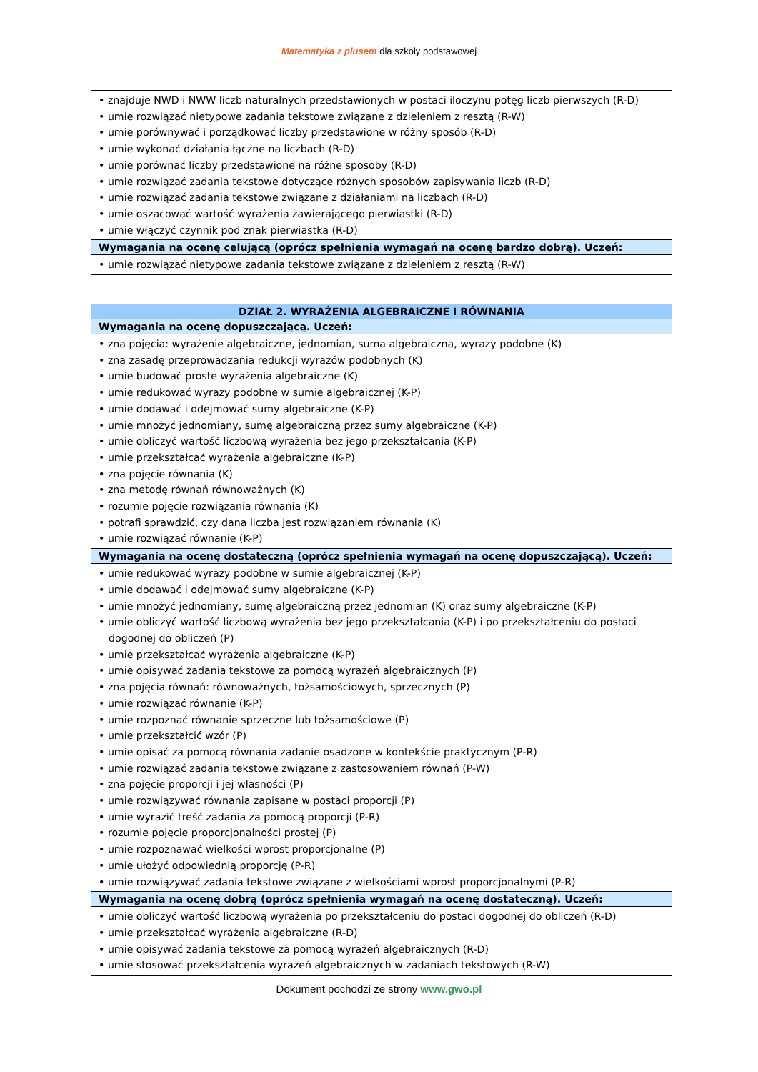Matematyka z plusem dla szkoły podstawowej
| • znajduje NWD i NWW liczb naturalnych przedstawionych w postaci iloczynu potęg liczb pierwszych (R-D) • umie rozwiązać nietypowe zadania tekstowe związane z dzieleniem z resztą (R-W) • umie porównywać i porządkować liczby przedstawione w różny sposób (R-D) • umie wykonać działania łączne na liczbach (R-D) • umie porównać liczby przedstawione na różne sposoby (R-D) • umie rozwiązać zadania tekstowe dotyczące różnych sposobów zapisywania liczb (R-D) • umie rozwiązać zadania tekstowe związane z działaniami na liczbach (R-D) • umie oszacować wartość wyrażenia zawierającego pierwiastki (R-D) • umie włączyć czynnik pod znak pierwiastka (R-D) |
| Wymagania na ocenę celującą (oprócz spełnienia wymagań na ocenę bardzo dobrą). Uczeń: |
| • umie rozwiązać nietypowe zadania tekstowe związane z dzieleniem z resztą (R-W) |
| DZIAŁ 2. WYRAŻENIA ALGEBRAICZNE I RÓWNANIA |
| --- |
| Wymagania na ocenę dopuszczającą. Uczeń: |
| • zna pojęcia: wyrażenie algebraiczne, jednomian, suma algebraiczna, wyrazy podobne (K) • zna zasadę przeprowadzania redukcji wyrazów podobnych (K) • umie budować proste wyrażenia algebraiczne (K) • umie redukować wyrazy podobne w sumie algebraicznej (K-P) • umie dodawać i odejmować sumy algebraiczne (K-P) • umie mnożyć jednomiany, sumę algebraiczną przez sumy algebraiczne (K-P) • umie obliczyć wartość liczbową wyrażenia bez jego przekształcania (K-P) • umie przekształcać wyrażenia algebraiczne (K-P) • zna pojęcie równania (K) • zna metodę równań równoważnych (K) • rozumie pojęcie rozwiązania równania (K) • potrafi sprawdzić, czy dana liczba jest rozwiązaniem równania (K) • umie rozwiązać równanie (K-P) |
| Wymagania na ocenę dostateczną (oprócz spełnienia wymagań na ocenę dopuszczającą). Uczeń: |
| • umie redukować wyrazy podobne w sumie algebraicznej (K-P) • umie dodawać i odejmować sumy algebraiczne (K-P) • umie mnożyć jednomiany, sumę algebraiczną przez jednomian (K) oraz sumy algebraiczne (K-P) • umie obliczyć wartość liczbową wyrażenia bez jego przekształcania (K-P) i po przekształceniu do postaci dogodnej do obliczeń (P) • umie przekształcać wyrażenia algebraiczne (K-P) • umie opisywać zadania tekstowe za pomocą wyrażeń algebraicznych (P) • zna pojęcia równań: równoważnych, tożsamościowych, sprzecznych (P) • umie rozwiązać równanie (K-P) • umie rozpoznać równanie sprzeczne lub tożsamościowe (P) • umie przekształcić wzór (P) • umie opisać za pomocą równania zadanie osadzone w kontekście praktycznym (P-R) • umie rozwiązać zadania tekstowe związane z zastosowaniem równań (P-W) • zna pojęcie proporcji i jej własności (P) • umie rozwiązywać równania zapisane w postaci proporcji (P) • umie wyrazić treść zadania za pomocą proporcji (P-R) • rozumie pojęcie proporcjonalności prostej (P) • umie rozpoznawać wielkości wprost proporcjonalne (P) • umie ułożyć odpowiednią proporcję (P-R) • umie rozwiązywać zadania tekstowe związane z wielkościami wprost proporcjonalnymi (P-R) |
| Wymagania na ocenę dobrą (oprócz spełnienia wymagań na ocenę dostateczną). Uczeń: |
| • umie obliczyć wartość liczbową wyrażenia po przekształceniu do postaci dogodnej do obliczeń (R-D) • umie przekształcać wyrażenia algebraiczne (R-D) • umie opisywać zadania tekstowe za pomocą wyrażeń algebraicznych (R-D) • umie stosować przekształcenia wyrażeń algebraicznych w zadaniach tekstowych (R-W) |
Dokument pochodzi ze strony www.gwo.pl